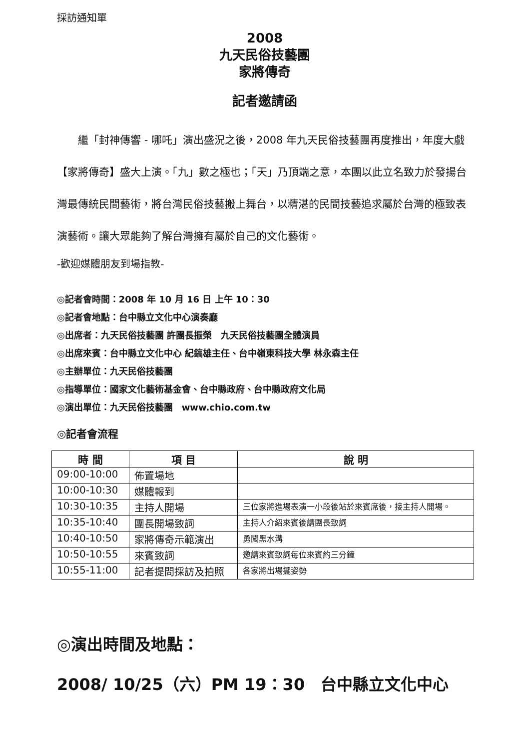採訪通知單
2008
九天民俗技藝團
家將傳奇
記者邀請函
繼「封神傳響 - 哪吒」演出盛況之後，2008 年九天民俗技藝團再度推出，年度大戲【家將傳奇】盛大上演。「九」數之極也；「天」乃頂端之意，本團以此立名致力於發揚台灣最傳統民間藝術，將台灣民俗技藝搬上舞台，以精湛的民間技藝追求屬於台灣的極致表演藝術。讓大眾能夠了解台灣擁有屬於自己的文化藝術。
-歡迎媒體朋友到場指教-
◎記者會時間：2008 年 10 月 16 日 上午 10：30
◎記者會地點：台中縣立文化中心演奏廳
◎出席者：九天民俗技藝團 許團長振榮　九天民俗技藝團全體演員
◎出席來賓：台中縣立文化中心 紀鎬雄主任、台中嶺東科技大學 林永森主任
◎主辦單位：九天民俗技藝團
◎指導單位：國家文化藝術基金會、台中縣政府、台中縣政府文化局
◎演出單位：九天民俗技藝團　www.chio.com.tw
◎記者會流程
| 時 間 | 項 目 | 說 明 |
| --- | --- | --- |
| 09:00-10:00 | 佈置場地 | |
| 10:00-10:30 | 媒體報到 | |
| 10:30-10:35 | 主持人開場 | 三位家將進場表演一小段後站於來賓席後，接主持人開場。 |
| 10:35-10:40 | 團長開場致詞 | 主持人介紹來賓後請團長致詞 |
| 10:40-10:50 | 家將傳奇示範演出 | 勇闖黑水溝 |
| 10:50-10:55 | 來賓致詞 | 邀請來賓致詞每位來賓約三分鐘 |
| 10:55-11:00 | 記者提問採訪及拍照 | 各家將出場擺姿勢 |
◎演出時間及地點：
2008/ 10/25（六）PM 19：30　台中縣立文化中心